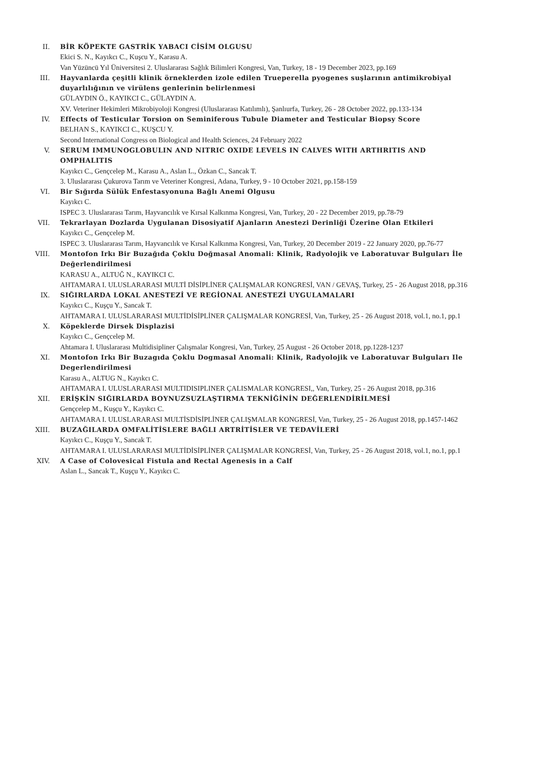II. BİR KÖPEKTE GASTRİK YABACI CİSİM OLGUSU
Ekici S. N., Kayıkcı C., Kuşcu Y., Karasu A.
Van Yüzüncü Yıl Üniversitesi 2. Uluslararası Sağlık Bilimleri Kongresi, Van, Turkey, 18 - 19 December 2023, pp.169
III. Hayvanlarda çeşitli klinik örneklerden izole edilen Trueperella pyogenes suşlarının antimikrobiyal duyarlılığının ve virülens genlerinin belirlenmesi
GÜLAYDIN Ö., KAYIKCI C., GÜLAYDIN A.
XV. Veteriner Hekimleri Mikrobiyoloji Kongresi (Uluslararası Katılımlı), Şanlıurfa, Turkey, 26 - 28 October 2022, pp.133-134
IV. Effects of Testicular Torsion on Seminiferous Tubule Diameter and Testicular Biopsy Score
BELHAN S., KAYIKCI C., KUŞCU Y.
Second International Congress on Biological and Health Sciences, 24 February 2022
V. SERUM IMMUNOGLOBULIN AND NITRIC OXIDE LEVELS IN CALVES WITH ARTHRITIS AND OMPHALITIS
Kayıkcı C., Gençcelep M., Karasu A., Aslan L., Özkan C., Sancak T.
3. Uluslararası Çukurova Tarım ve Veteriner Kongresi, Adana, Turkey, 9 - 10 October 2021, pp.158-159
VI. Bir Sığırda Sülük Enfestasyonuna Bağlı Anemi Olgusu
Kayıkcı C.
ISPEC 3. Uluslararası Tarım, Hayvancılık ve Kırsal Kalkınma Kongresi, Van, Turkey, 20 - 22 December 2019, pp.78-79
VII. Tekrarlayan Dozlarda Uygulanan Disosiyatif Ajanların Anestezi Derinliği Üzerine Olan Etkileri
Kayıkcı C., Gençcelep M.
ISPEC 3. Uluslararası Tarım, Hayvancılık ve Kırsal Kalkınma Kongresi, Van, Turkey, 20 December 2019 - 22 January 2020, pp.76-77
VIII. Montofon Irkı Bir Buzağıda Çoklu Doğmasal Anomali: Klinik, Radyolojik ve Laboratuvar Bulguları İle Değerlendirilmesi
KARASU A., ALTUĞ N., KAYIKCI C.
AHTAMARA I. ULUSLARARASI MULTİ DİSİPLİNER ÇALIŞMALAR KONGRESİ, VAN / GEVAŞ, Turkey, 25 - 26 August 2018, pp.316
IX. SIĞIRLARDA LOKAL ANESTEZİ VE REGİONAL ANESTEZİ UYGULAMALARI
Kayıkcı C., Kuşçu Y., Sancak T.
AHTAMARA I. ULUSLARARASI MULTİDİSİPLİNER ÇALIŞMALAR KONGRESİ, Van, Turkey, 25 - 26 August 2018, vol.1, no.1, pp.1
X. Köpeklerde Dirsek Displazisi
Kayıkcı C., Gençcelep M.
Ahtamara I. Uluslararası Multidisipliner Çalışmalar Kongresi, Van, Turkey, 25 August - 26 October 2018, pp.1228-1237
XI. Montofon Irkı Bir Buzagıda Çoklu Dogmasal Anomali: Klinik, Radyolojik ve Laboratuvar Bulguları Ile Degerlendirilmesi
Karasu A., ALTUG N., Kayıkcı C.
AHTAMARA I. ULUSLARARASI MULTIDISIPLINER ÇALISMALAR KONGRESI,, Van, Turkey, 25 - 26 August 2018, pp.316
XII. ERİŞKİN SIĞIRLARDA BOYNUZSUZLAŞTIRMA TEKNİĞİNİN DEĞERLENDİRİLMESİ
Gençcelep M., Kuşçu Y., Kayıkcı C.
AHTAMARA I. ULUSLARARASI MULTİSDİSİPLİNER ÇALIŞMALAR KONGRESİ, Van, Turkey, 25 - 26 August 2018, pp.1457-1462
XIII. BUZAĞILARDA OMFALİTİSLERE BAĞLI ARTRİTİSLER VE TEDAVİLERİ
Kayıkcı C., Kuşçu Y., Sancak T.
AHTAMARA I. ULUSLARARASI MULTİDİSİPLİNER ÇALIŞMALAR KONGRESİ, Van, Turkey, 25 - 26 August 2018, vol.1, no.1, pp.1
XIV. A Case of Colovesical Fistula and Rectal Agenesis in a Calf
Aslan L., Sancak T., Kuşçu Y., Kayıkcı C.